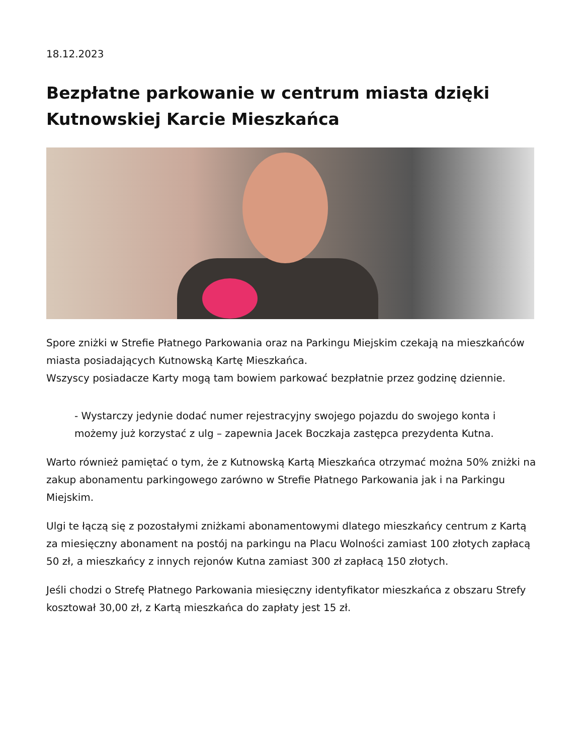18.12.2023
Bezpłatne parkowanie w centrum miasta dzięki Kutnowskiej Karcie Mieszkańca
Spore zniżki w Strefie Płatnego Parkowania oraz na Parkingu Miejskim czekają na mieszkańców miasta posiadających Kutnowską Kartę Mieszkańca.
Wszyscy posiadacze Karty mogą tam bowiem parkować bezpłatnie przez godzinę dziennie.
- Wystarczy jedynie dodać numer rejestracyjny swojego pojazdu do swojego konta i możemy już korzystać z ulg – zapewnia Jacek Boczkaja zastępca prezydenta Kutna.
Warto również pamiętać o tym, że z Kutnowską Kartą Mieszkańca otrzymać można 50% zniżki na zakup abonamentu parkingowego zarówno w Strefie Płatnego Parkowania jak i na Parkingu Miejskim.
Ulgi te łączą się z pozostałymi zniżkami abonamentowymi dlatego mieszkańcy centrum z Kartą za miesięczny abonament na postój na parkingu na Placu Wolności zamiast 100 złotych zapłacą 50 zł, a mieszkańcy z innych rejonów Kutna zamiast 300 zł zapłacą 150 złotych.
Jeśli chodzi o Strefę Płatnego Parkowania miesięczny identyfikator mieszkańca z obszaru Strefy kosztował 30,00 zł, z Kartą mieszkańca do zapłaty jest 15 zł.